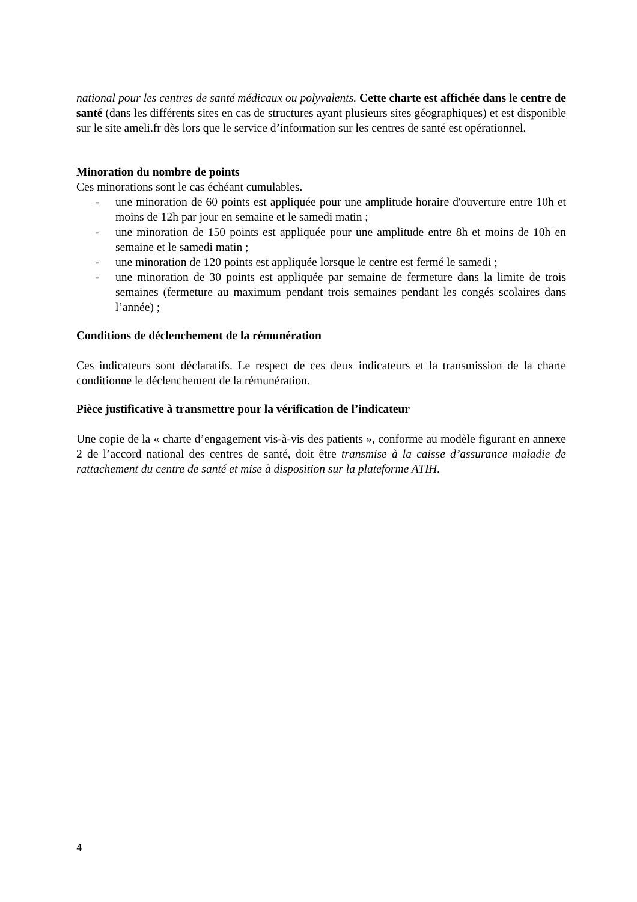national pour les centres de santé médicaux ou polyvalents. Cette charte est affichée dans le centre de santé (dans les différents sites en cas de structures ayant plusieurs sites géographiques) et est disponible sur le site ameli.fr dès lors que le service d’information sur les centres de santé est opérationnel.
Minoration du nombre de points
Ces minorations sont le cas échéant cumulables.
- une minoration de 60 points est appliquée pour une amplitude horaire d'ouverture entre 10h et moins de 12h par jour en semaine et le samedi matin ;
- une minoration de 150 points est appliquée pour une amplitude entre 8h et moins de 10h en semaine et le samedi matin ;
- une minoration de 120 points est appliquée lorsque le centre est fermé le samedi ;
- une minoration de 30 points est appliquée par semaine de fermeture dans la limite de trois semaines (fermeture au maximum pendant trois semaines pendant les congés scolaires dans l’année) ;
Conditions de déclenchement de la rémunération
Ces indicateurs sont déclaratifs. Le respect de ces deux indicateurs et la transmission de la charte conditionne le déclenchement de la rémunération.
Pièce justificative à transmettre pour la vérification de l’indicateur
Une copie de la « charte d’engagement vis-à-vis des patients », conforme au modèle figurant en annexe 2 de l’accord national des centres de santé, doit être transmise à la caisse d’assurance maladie de rattachement du centre de santé et mise à disposition sur la plateforme ATIH.
4